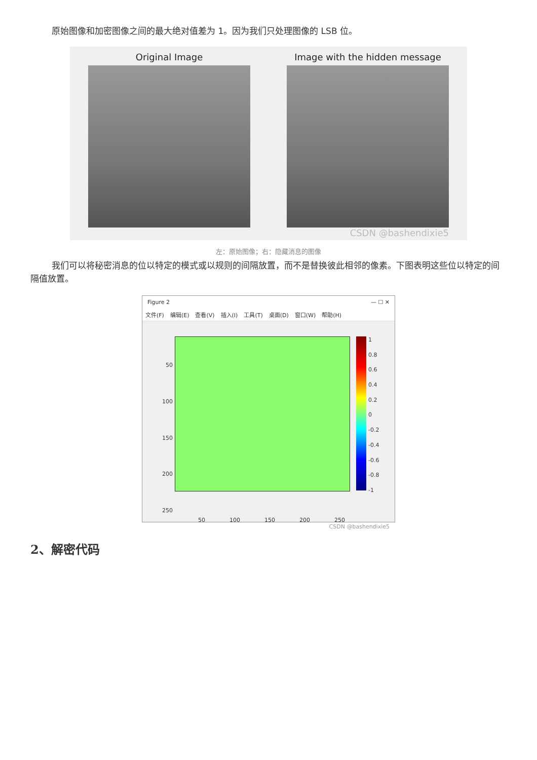原始图像和加密图像之间的最大绝对值差为 1。因为我们只处理图像的 LSB 位。
Original Image Image with the hidden message
CSDN @bashendixie5
左：原始图像；右：隐藏消息的图像
我们可以将秘密消息的位以特定的模式或以规则的间隔放置，而不是替换彼此相邻的像素。下图表明这些位以特定的间隔值放置。
Figure 2 — ☐ ✕
文件(F) 编辑(E) 查看(V) 插入(I) 工具(T) 桌面(D) 窗口(W) 帮助(H)
50
100
150
200
250
1
0.8
0.6
0.4
0.2
0
-0.2
-0.4
-0.6
-0.8
-1
50 100 150 200 250
CSDN @bashendixie5
2、解密代码